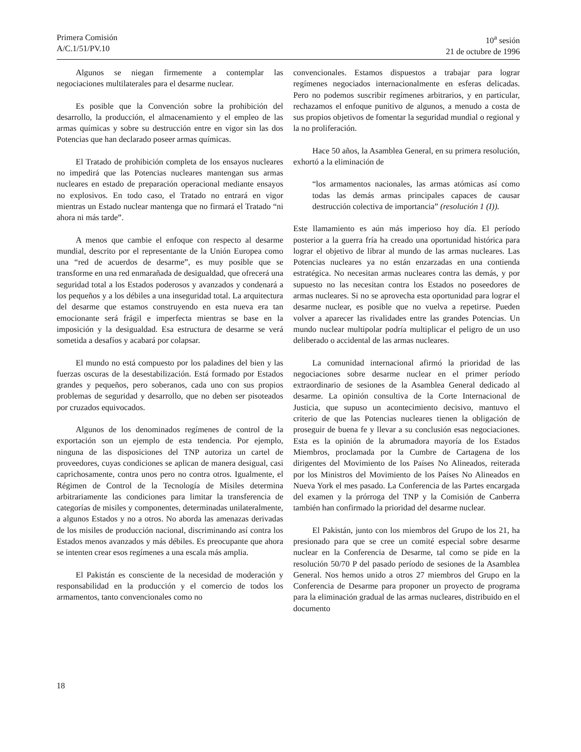Primera Comisión
A/C.1/51/PV.10
10<sup>a</sup> sesión
21 de octubre de 1996
Algunos se niegan firmemente a contemplar las negociaciones multilaterales para el desarme nuclear.
Es posible que la Convención sobre la prohibición del desarrollo, la producción, el almacenamiento y el empleo de las armas químicas y sobre su destrucción entre en vigor sin las dos Potencias que han declarado poseer armas químicas.
El Tratado de prohibición completa de los ensayos nucleares no impedirá que las Potencias nucleares mantengan sus armas nucleares en estado de preparación operacional mediante ensayos no explosivos. En todo caso, el Tratado no entrará en vigor mientras un Estado nuclear mantenga que no firmará el Tratado “ni ahora ni más tarde”.
A menos que cambie el enfoque con respecto al desarme mundial, descrito por el representante de la Unión Europea como una “red de acuerdos de desarme”, es muy posible que se transforme en una red enmarañada de desigualdad, que ofrecerá una seguridad total a los Estados poderosos y avanzados y condenará a los pequeños y a los débiles a una inseguridad total. La arquitectura del desarme que estamos construyendo en esta nueva era tan emocionante será frágil e imperfecta mientras se base en la imposición y la desigualdad. Esa estructura de desarme se verá sometida a desafíos y acabará por colapsar.
El mundo no está compuesto por los paladines del bien y las fuerzas oscuras de la desestabilización. Está formado por Estados grandes y pequeños, pero soberanos, cada uno con sus propios problemas de seguridad y desarrollo, que no deben ser pisoteados por cruzados equivocados.
Algunos de los denominados regímenes de control de la exportación son un ejemplo de esta tendencia. Por ejemplo, ninguna de las disposiciones del TNP autoriza un cartel de proveedores, cuyas condiciones se aplican de manera desigual, casi caprichosamente, contra unos pero no contra otros. Igualmente, el Régimen de Control de la Tecnología de Misiles determina arbitrariamente las condiciones para limitar la transferencia de categorías de misiles y componentes, determinadas unilateralmente, a algunos Estados y no a otros. No aborda las amenazas derivadas de los misiles de producción nacional, discriminando así contra los Estados menos avanzados y más débiles. Es preocupante que ahora se intenten crear esos regímenes a una escala más amplia.
El Pakistán es consciente de la necesidad de moderación y responsabilidad en la producción y el comercio de todos los armamentos, tanto convencionales como no
convencionales. Estamos dispuestos a trabajar para lograr regímenes negociados internacionalmente en esferas delicadas. Pero no podemos suscribir regímenes arbitrarios, y en particular, rechazamos el enfoque punitivo de algunos, a menudo a costa de sus propios objetivos de fomentar la seguridad mundial o regional y la no proliferación.
Hace 50 años, la Asamblea General, en su primera resolución, exhortó a la eliminación de
“los armamentos nacionales, las armas atómicas así como todas las demás armas principales capaces de causar destrucción colectiva de importancia” (resolución 1 (I)).
Este llamamiento es aún más imperioso hoy día. El período posterior a la guerra fría ha creado una oportunidad histórica para lograr el objetivo de librar al mundo de las armas nucleares. Las Potencias nucleares ya no están enzarzadas en una contienda estratégica. No necesitan armas nucleares contra las demás, y por supuesto no las necesitan contra los Estados no poseedores de armas nucleares. Si no se aprovecha esta oportunidad para lograr el desarme nuclear, es posible que no vuelva a repetirse. Pueden volver a aparecer las rivalidades entre las grandes Potencias. Un mundo nuclear multipolar podría multiplicar el peligro de un uso deliberado o accidental de las armas nucleares.
La comunidad internacional afirmó la prioridad de las negociaciones sobre desarme nuclear en el primer período extraordinario de sesiones de la Asamblea General dedicado al desarme. La opinión consultiva de la Corte Internacional de Justicia, que supuso un acontecimiento decisivo, mantuvo el criterio de que las Potencias nucleares tienen la obligación de proseguir de buena fe y llevar a su conclusión esas negociaciones. Esta es la opinión de la abrumadora mayoría de los Estados Miembros, proclamada por la Cumbre de Cartagena de los dirigentes del Movimiento de los Países No Alineados, reiterada por los Ministros del Movimiento de los Países No Alineados en Nueva York el mes pasado. La Conferencia de las Partes encargada del examen y la prórroga del TNP y la Comisión de Canberra también han confirmado la prioridad del desarme nuclear.
El Pakistán, junto con los miembros del Grupo de los 21, ha presionado para que se cree un comité especial sobre desarme nuclear en la Conferencia de Desarme, tal como se pide en la resolución 50/70 P del pasado período de sesiones de la Asamblea General. Nos hemos unido a otros 27 miembros del Grupo en la Conferencia de Desarme para proponer un proyecto de programa para la eliminación gradual de las armas nucleares, distribuido en el documento
18